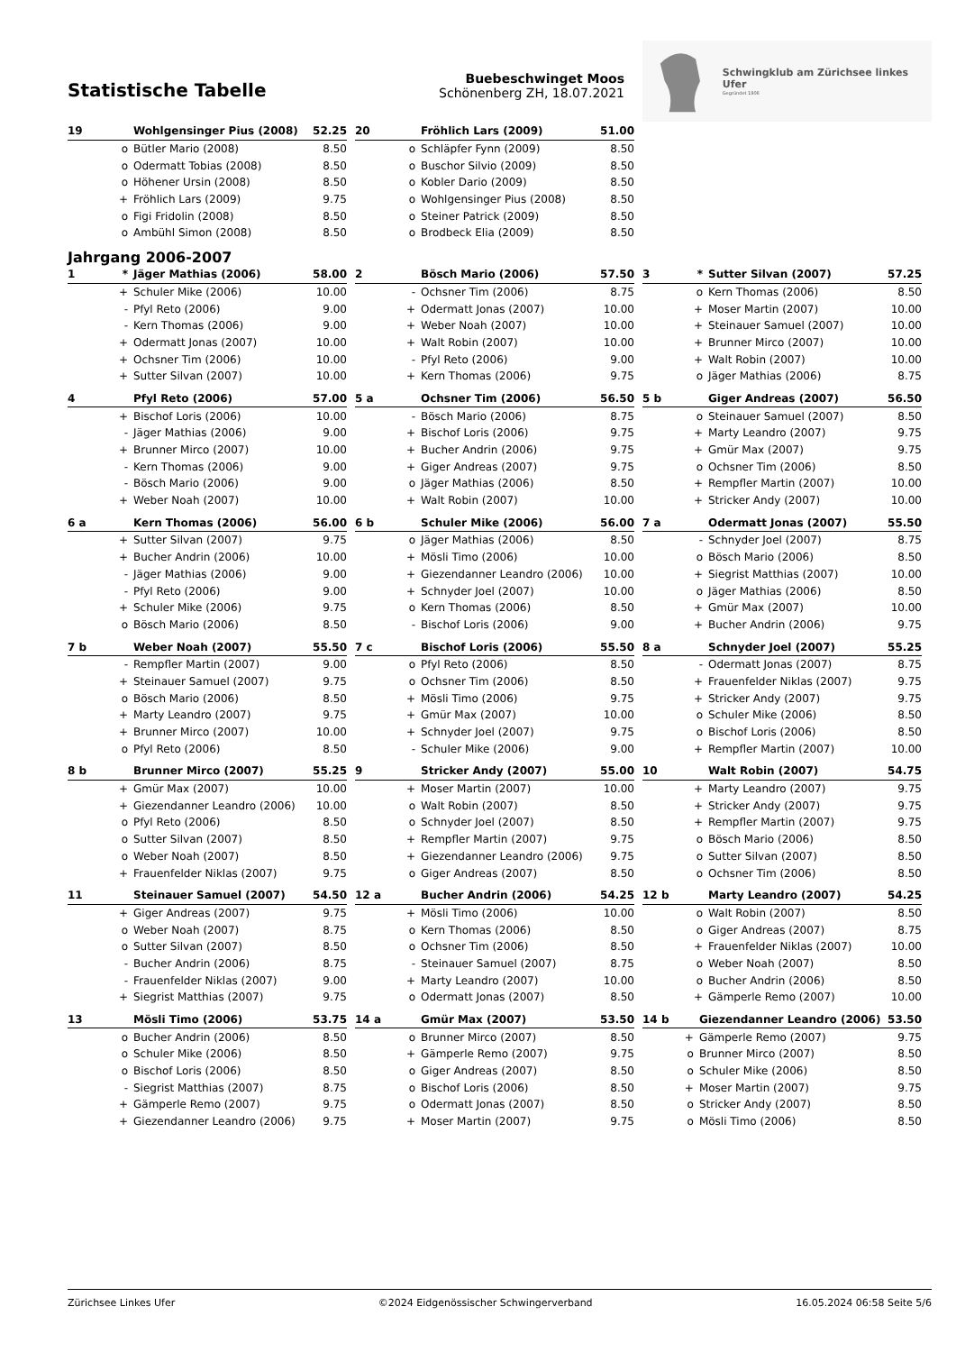Statistische Tabelle
Buebeschwinget Moos
Schönenberg ZH, 18.07.2021
Schwingklub am Zürichsee linkes Ufer
Gegründet 1906
| 19 | | Wohlgensinger Pius (2008) | 52.25 |
| --- | --- | --- | --- |
| | o | Bütler Mario (2008) | 8.50 |
| | o | Odermatt Tobias (2008) | 8.50 |
| | o | Höhener Ursin (2008) | 8.50 |
| | + | Fröhlich Lars (2009) | 9.75 |
| | o | Figi Fridolin (2008) | 8.50 |
| | o | Ambühl Simon (2008) | 8.50 |
| 20 | | Fröhlich Lars (2009) | 51.00 |
| --- | --- | --- | --- |
| | o | Schläpfer Fynn (2009) | 8.50 |
| | o | Buschor Silvio (2009) | 8.50 |
| | o | Kobler Dario (2009) | 8.50 |
| | o | Wohlgensinger Pius (2008) | 8.50 |
| | o | Steiner Patrick (2009) | 8.50 |
| | o | Brodbeck Elia (2009) | 8.50 |
Jahrgang 2006-2007
| 1 | * | Jäger Mathias (2006) | 58.00 |
| --- | --- | --- | --- |
| | + | Schuler Mike (2006) | 10.00 |
| | - | Pfyl Reto (2006) | 9.00 |
| | - | Kern Thomas (2006) | 9.00 |
| | + | Odermatt Jonas (2007) | 10.00 |
| | + | Ochsner Tim (2006) | 10.00 |
| | + | Sutter Silvan (2007) | 10.00 |
| 2 | | Bösch Mario (2006) | 57.50 |
| --- | --- | --- | --- |
| | - | Ochsner Tim (2006) | 8.75 |
| | + | Odermatt Jonas (2007) | 10.00 |
| | + | Weber Noah (2007) | 10.00 |
| | + | Walt Robin (2007) | 10.00 |
| | - | Pfyl Reto (2006) | 9.00 |
| | + | Kern Thomas (2006) | 9.75 |
| 3 | * | Sutter Silvan (2007) | 57.25 |
| --- | --- | --- | --- |
| | o | Kern Thomas (2006) | 8.50 |
| | + | Moser Martin (2007) | 10.00 |
| | + | Steinauer Samuel (2007) | 10.00 |
| | + | Brunner Mirco (2007) | 10.00 |
| | + | Walt Robin (2007) | 10.00 |
| | o | Jäger Mathias (2006) | 8.75 |
| 4 | | Pfyl Reto (2006) | 57.00 |
| --- | --- | --- | --- |
| | + | Bischof Loris (2006) | 10.00 |
| | - | Jäger Mathias (2006) | 9.00 |
| | + | Brunner Mirco (2007) | 10.00 |
| | - | Kern Thomas (2006) | 9.00 |
| | - | Bösch Mario (2006) | 9.00 |
| | + | Weber Noah (2007) | 10.00 |
| 5 a | | Ochsner Tim (2006) | 56.50 |
| --- | --- | --- | --- |
| | - | Bösch Mario (2006) | 8.75 |
| | + | Bischof Loris (2006) | 9.75 |
| | + | Bucher Andrin (2006) | 9.75 |
| | + | Giger Andreas (2007) | 9.75 |
| | o | Jäger Mathias (2006) | 8.50 |
| | + | Walt Robin (2007) | 10.00 |
| 5 b | | Giger Andreas (2007) | 56.50 |
| --- | --- | --- | --- |
| | o | Steinauer Samuel (2007) | 8.50 |
| | + | Marty Leandro (2007) | 9.75 |
| | + | Gmür Max (2007) | 9.75 |
| | o | Ochsner Tim (2006) | 8.50 |
| | + | Rempfler Martin (2007) | 10.00 |
| | + | Stricker Andy (2007) | 10.00 |
| 6 a | | Kern Thomas (2006) | 56.00 |
| --- | --- | --- | --- |
| | + | Sutter Silvan (2007) | 9.75 |
| | + | Bucher Andrin (2006) | 10.00 |
| | - | Jäger Mathias (2006) | 9.00 |
| | - | Pfyl Reto (2006) | 9.00 |
| | + | Schuler Mike (2006) | 9.75 |
| | o | Bösch Mario (2006) | 8.50 |
| 6 b | | Schuler Mike (2006) | 56.00 |
| --- | --- | --- | --- |
| | o | Jäger Mathias (2006) | 8.50 |
| | + | Mösli Timo (2006) | 10.00 |
| | + | Giezendanner Leandro (2006) | 10.00 |
| | + | Schnyder Joel (2007) | 10.00 |
| | o | Kern Thomas (2006) | 8.50 |
| | - | Bischof Loris (2006) | 9.00 |
| 7 a | | Odermatt Jonas (2007) | 55.50 |
| --- | --- | --- | --- |
| | - | Schnyder Joel (2007) | 8.75 |
| | o | Bösch Mario (2006) | 8.50 |
| | + | Siegrist Matthias (2007) | 10.00 |
| | o | Jäger Mathias (2006) | 8.50 |
| | + | Gmür Max (2007) | 10.00 |
| | + | Bucher Andrin (2006) | 9.75 |
| 7 b | | Weber Noah (2007) | 55.50 |
| --- | --- | --- | --- |
| | - | Rempfler Martin (2007) | 9.00 |
| | + | Steinauer Samuel (2007) | 9.75 |
| | o | Bösch Mario (2006) | 8.50 |
| | + | Marty Leandro (2007) | 9.75 |
| | + | Brunner Mirco (2007) | 10.00 |
| | o | Pfyl Reto (2006) | 8.50 |
| 7 c | | Bischof Loris (2006) | 55.50 |
| --- | --- | --- | --- |
| | o | Pfyl Reto (2006) | 8.50 |
| | o | Ochsner Tim (2006) | 8.50 |
| | + | Mösli Timo (2006) | 9.75 |
| | + | Gmür Max (2007) | 10.00 |
| | + | Schnyder Joel (2007) | 9.75 |
| | - | Schuler Mike (2006) | 9.00 |
| 8 a | | Schnyder Joel (2007) | 55.25 |
| --- | --- | --- | --- |
| | - | Odermatt Jonas (2007) | 8.75 |
| | + | Frauenfelder Niklas (2007) | 9.75 |
| | + | Stricker Andy (2007) | 9.75 |
| | o | Schuler Mike (2006) | 8.50 |
| | o | Bischof Loris (2006) | 8.50 |
| | + | Rempfler Martin (2007) | 10.00 |
| 8 b | | Brunner Mirco (2007) | 55.25 |
| --- | --- | --- | --- |
| | + | Gmür Max (2007) | 10.00 |
| | + | Giezendanner Leandro (2006) | 10.00 |
| | o | Pfyl Reto (2006) | 8.50 |
| | o | Sutter Silvan (2007) | 8.50 |
| | o | Weber Noah (2007) | 8.50 |
| | + | Frauenfelder Niklas (2007) | 9.75 |
| 9 | | Stricker Andy (2007) | 55.00 |
| --- | --- | --- | --- |
| | + | Moser Martin (2007) | 10.00 |
| | o | Walt Robin (2007) | 8.50 |
| | o | Schnyder Joel (2007) | 8.50 |
| | + | Rempfler Martin (2007) | 9.75 |
| | + | Giezendanner Leandro (2006) | 9.75 |
| | o | Giger Andreas (2007) | 8.50 |
| 10 | | Walt Robin (2007) | 54.75 |
| --- | --- | --- | --- |
| | + | Marty Leandro (2007) | 9.75 |
| | + | Stricker Andy (2007) | 9.75 |
| | + | Rempfler Martin (2007) | 9.75 |
| | o | Bösch Mario (2006) | 8.50 |
| | o | Sutter Silvan (2007) | 8.50 |
| | o | Ochsner Tim (2006) | 8.50 |
| 11 | | Steinauer Samuel (2007) | 54.50 |
| --- | --- | --- | --- |
| | + | Giger Andreas (2007) | 9.75 |
| | o | Weber Noah (2007) | 8.75 |
| | o | Sutter Silvan (2007) | 8.50 |
| | - | Bucher Andrin (2006) | 8.75 |
| | - | Frauenfelder Niklas (2007) | 9.00 |
| | + | Siegrist Matthias (2007) | 9.75 |
| 12 a | | Bucher Andrin (2006) | 54.25 |
| --- | --- | --- | --- |
| | + | Mösli Timo (2006) | 10.00 |
| | o | Kern Thomas (2006) | 8.50 |
| | o | Ochsner Tim (2006) | 8.50 |
| | - | Steinauer Samuel (2007) | 8.75 |
| | + | Marty Leandro (2007) | 10.00 |
| | o | Odermatt Jonas (2007) | 8.50 |
| 12 b | | Marty Leandro (2007) | 54.25 |
| --- | --- | --- | --- |
| | o | Walt Robin (2007) | 8.50 |
| | o | Giger Andreas (2007) | 8.75 |
| | + | Frauenfelder Niklas (2007) | 10.00 |
| | o | Weber Noah (2007) | 8.50 |
| | o | Bucher Andrin (2006) | 8.50 |
| | + | Gämperle Remo (2007) | 10.00 |
| 13 | | Mösli Timo (2006) | 53.75 |
| --- | --- | --- | --- |
| | o | Bucher Andrin (2006) | 8.50 |
| | o | Schuler Mike (2006) | 8.50 |
| | o | Bischof Loris (2006) | 8.50 |
| | - | Siegrist Matthias (2007) | 8.75 |
| | + | Gämperle Remo (2007) | 9.75 |
| | + | Giezendanner Leandro (2006) | 9.75 |
| 14 a | | Gmür Max (2007) | 53.50 |
| --- | --- | --- | --- |
| | o | Brunner Mirco (2007) | 8.50 |
| | + | Gämperle Remo (2007) | 9.75 |
| | o | Giger Andreas (2007) | 8.50 |
| | o | Bischof Loris (2006) | 8.50 |
| | o | Odermatt Jonas (2007) | 8.50 |
| | + | Moser Martin (2007) | 9.75 |
| 14 b | | Giezendanner Leandro (2006) | 53.50 |
| --- | --- | --- | --- |
| | + | Gämperle Remo (2007) | 9.75 |
| | o | Brunner Mirco (2007) | 8.50 |
| | o | Schuler Mike (2006) | 8.50 |
| | + | Moser Martin (2007) | 9.75 |
| | o | Stricker Andy (2007) | 8.50 |
| | o | Mösli Timo (2006) | 8.50 |
Zürichsee Linkes Ufer ©2024 Eidgenössischer Schwingerverband 16.05.2024 06:58 Seite 5/6